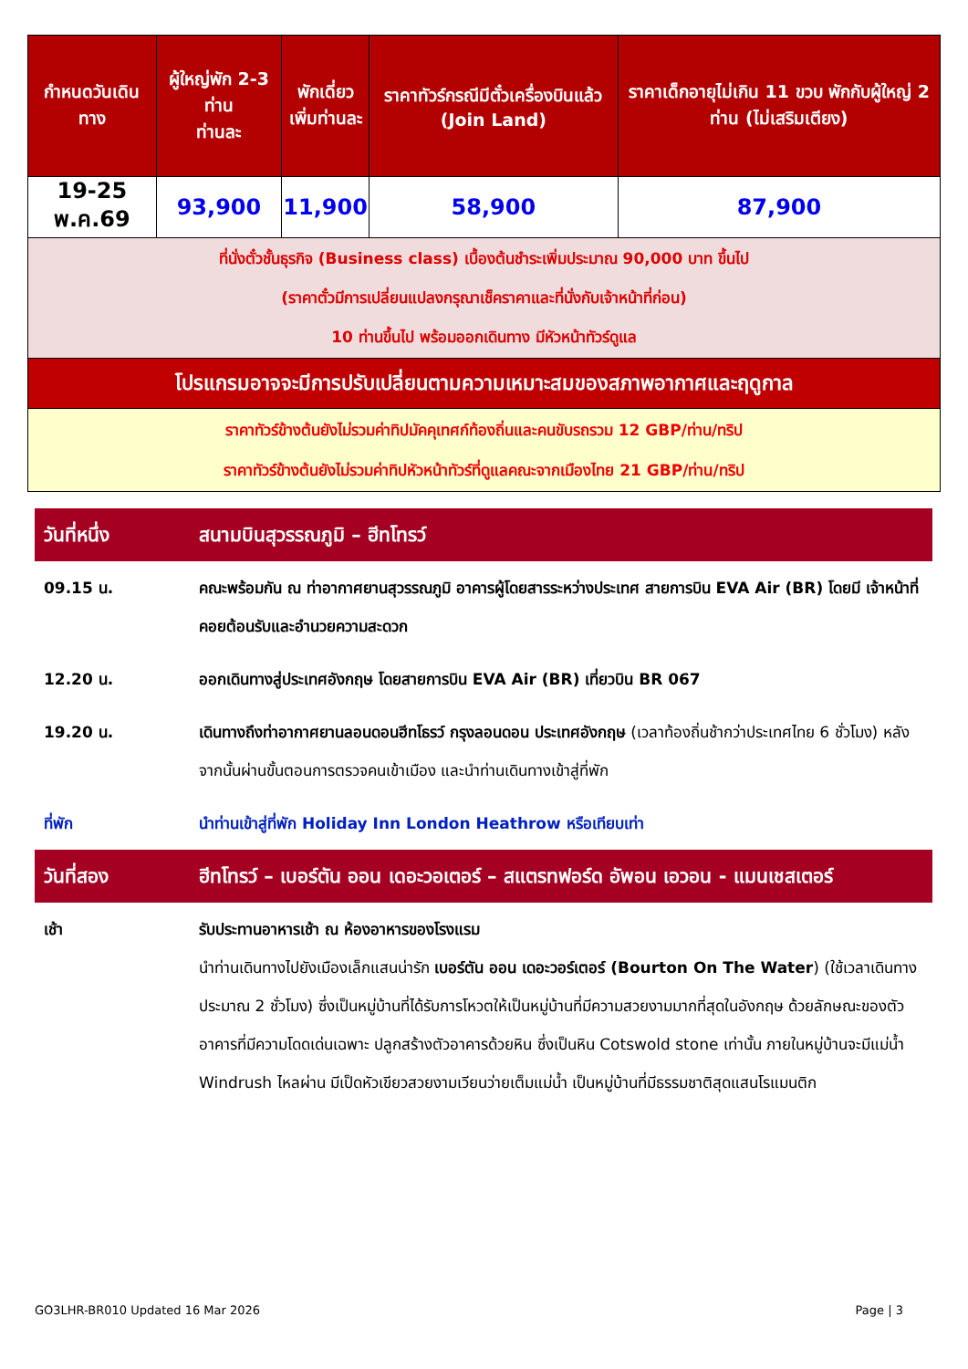| กำหนดวันเดินทาง | ผู้ใหญ่พัก 2-3 ท่าน ท่านละ | พักเดี่ยว เพิ่มท่านละ | ราคาทัวร์กรณีมีตั๋วเครื่องบินแล้ว (Join Land) | ราคาเด็กอายุไม่เกิน 11 ขวบ พักกับผู้ใหญ่ 2 ท่าน (ไม่เสริมเตียง) |
| --- | --- | --- | --- | --- |
| 19-25 พ.ค.69 | 93,900 | 11,900 | 58,900 | 87,900 |
| ที่นั่งตั๋วชั้นธุรกิจ (Business class) เบื้องต้นชำระเพิ่มประมาณ 90,000 บาท ขึ้นไป (ราคาตั๋วมีการเปลี่ยนแปลงกรุณาเช็คราคาและที่นั่งกับเจ้าหน้าที่ก่อน) 10 ท่านขึ้นไป พร้อมออกเดินทาง มีหัวหน้าทัวร์ดูแล | | | | |
| โปรแกรมอาจจะมีการปรับเปลี่ยนตามความเหมาะสมของสภาพอากาศและฤดูกาล | | | | |
| ราคาทัวร์ข้างต้นยังไม่รวมค่าทิปมัคคุเทศก์ท้องถิ่นและคนขับรถรวม 12 GBP/ท่าน/ทริป ราคาทัวร์ข้างต้นยังไม่รวมค่าทิปหัวหน้าทัวร์ที่ดูแลคณะจากเมืองไทย 21 GBP/ท่าน/ทริป | | | | |
| วันที่หนึ่ง | สนามบินสุวรรณภูมิ – ฮีทโทรว์ |
| 09.15 น. | คณะพร้อมกัน ณ ท่าอากาศยานสุวรรณภูมิ อาคารผู้โดยสารระหว่างประเทศ สายการบิน EVA Air (BR) โดยมี เจ้าหน้าที่คอยต้อนรับและอำนวยความสะดวก |
| 12.20 น. | ออกเดินทางสู่ประเทศอังกฤษ โดยสายการบิน EVA Air (BR) เที่ยวบิน BR 067 |
| 19.20 น. | เดินทางถึงท่าอากาศยานลอนดอนฮีทโธรว์ กรุงลอนดอน ประเทศอังกฤษ (เวลาท้องถิ่นช้ากว่าประเทศไทย 6 ชั่วโมง) หลังจากนั้นผ่านขั้นตอนการตรวจคนเข้าเมือง และนำท่านเดินทางเข้าสู่ที่พัก |
| ที่พัก | นำท่านเข้าสู่ที่พัก Holiday Inn London Heathrow หรือเทียบเท่า |
| วันที่สอง | ฮีทโทรว์ – เบอร์ตัน ออน เดอะวอเตอร์ – สแตรทฟอร์ด อัพอน เอวอน - แมนเชสเตอร์ |
| เช้า | รับประทานอาหารเช้า ณ ห้องอาหารของโรงแรม นำท่านเดินทางไปยังเมืองเล็กแสนน่ารัก เบอร์ตัน ออน เดอะวอร์เตอร์ (Bourton On The Water ) (ใช้เวลาเดินทางประมาณ 2 ชั่วโมง) ซึ่งเป็นหมู่บ้านที่ได้รับการโหวตให้เป็นหมู่บ้านที่มีความสวยงามมากที่สุดในอังกฤษ ด้วยลักษณะของตัวอาคารที่มีความโดดเด่นเฉพาะ ปลูกสร้างตัวอาคารด้วยหิน ซึ่งเป็นหิน Cotswold stone เท่านั้น ภายในหมู่บ้านจะมีแม่น้ำ Windrush ไหลผ่าน มีเป็ดหัวเขียวสวยงามเวียนว่ายเต็มแม่น้ำ เป็นหมู่บ้านที่มีธรรมชาติสุดแสนโรแมนติก |
GO3LHR-BR010 Updated 16 Mar 2026 Page | 3